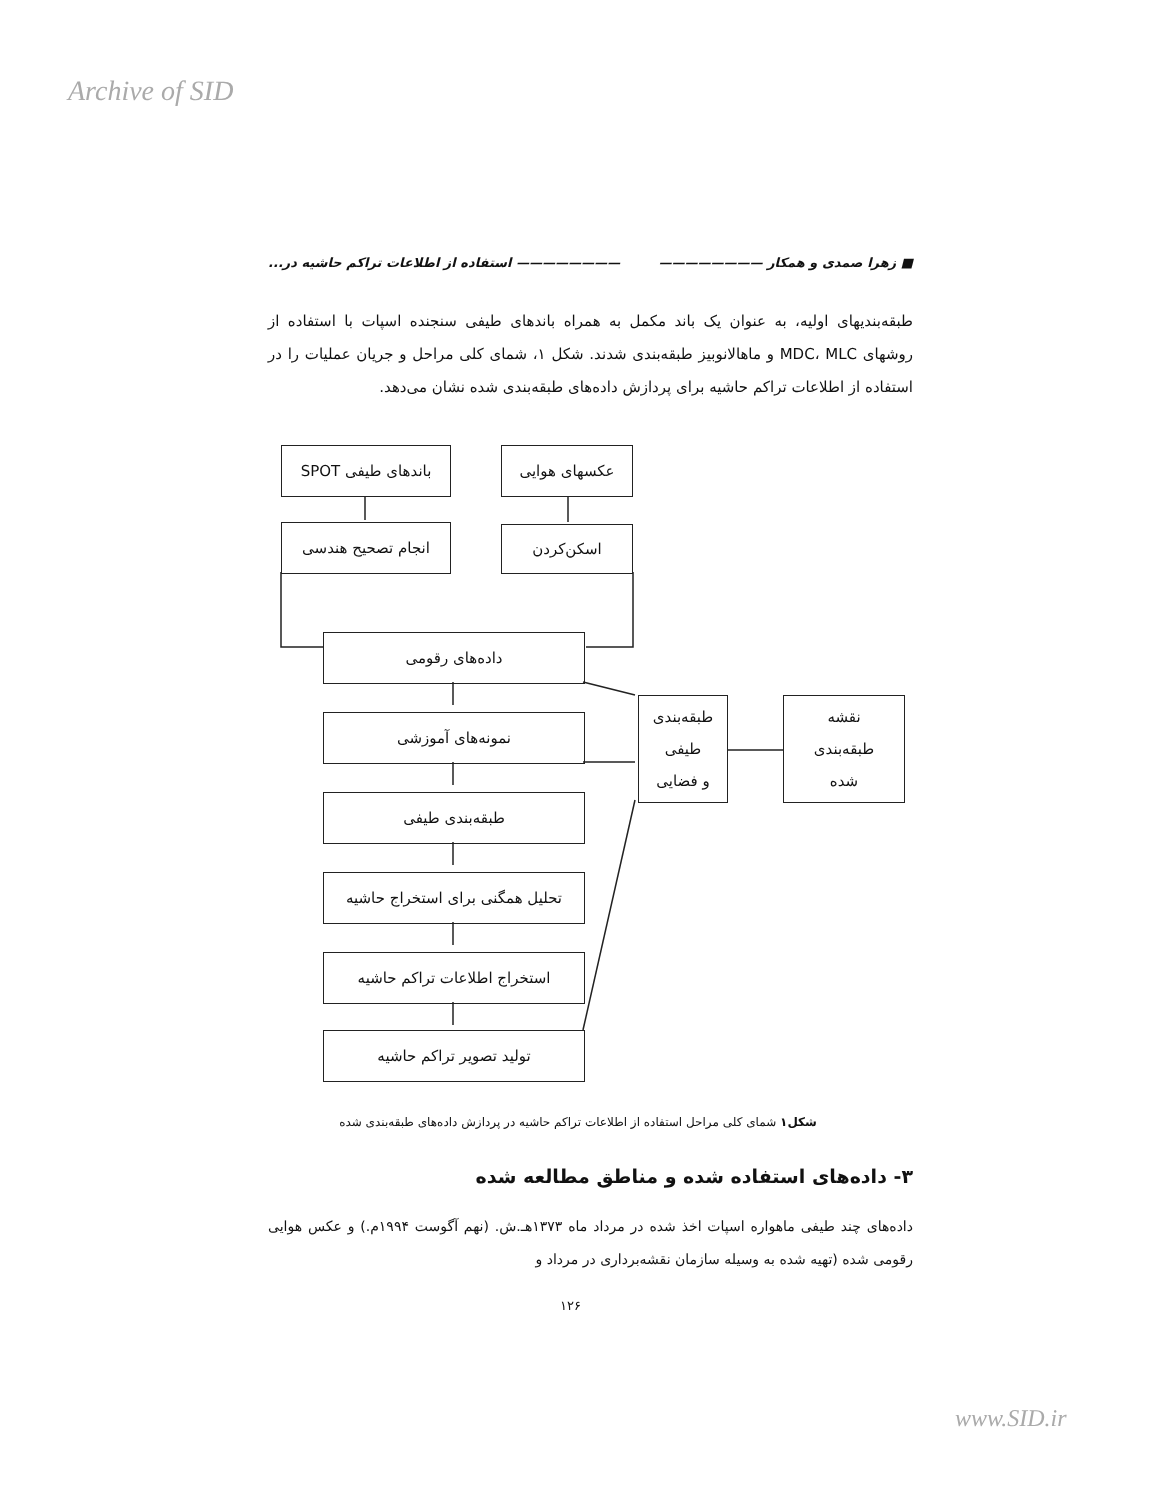Archive of SID
■ زهرا صمدی و همکار ———————— ———————— استفاده از اطلاعات تراکم حاشیه در...
طبقه‌بندیهای اولیه، به عنوان یک باند مکمل به همراه باندهای طیفی سنجنده اسپات با استفاده از روشهای MDC، MLC و ماهالانوبیز طبقه‌بندی شدند. شکل ۱، شمای کلی مراحل و جریان عملیات را در استفاده از اطلاعات تراکم حاشیه برای پردازش داده‌های طبقه‌بندی شده نشان می‌دهد.
باندهای طیفی SPOT عکسهای هوایی
انجام تصحیح هندسی اسکن‌کردن
داده‌های رقومی
نمونه‌های آموزشی
طبقه‌بندی طیفی
تحلیل همگنی برای استخراج حاشیه
استخراج اطلاعات تراکم حاشیه
تولید تصویر تراکم حاشیه
طبقه‌بندی
طیفی
و فضایی
نقشه
طبقه‌بندی
شده
شکل۱ شمای کلی مراحل استفاده از اطلاعات تراکم حاشیه در پردازش داده‌های طبقه‌بندی شده
۳- داده‌های استفاده شده و مناطق مطالعه شده
داده‌های چند طیفی ماهواره اسپات اخذ شده در مرداد ماه ۱۳۷۳هـ.ش. (نهم آگوست ۱۹۹۴م.) و عکس هوایی رقومی شده (تهیه شده به وسیله سازمان نقشه‌برداری در مرداد و
۱۲۶
www.SID.ir